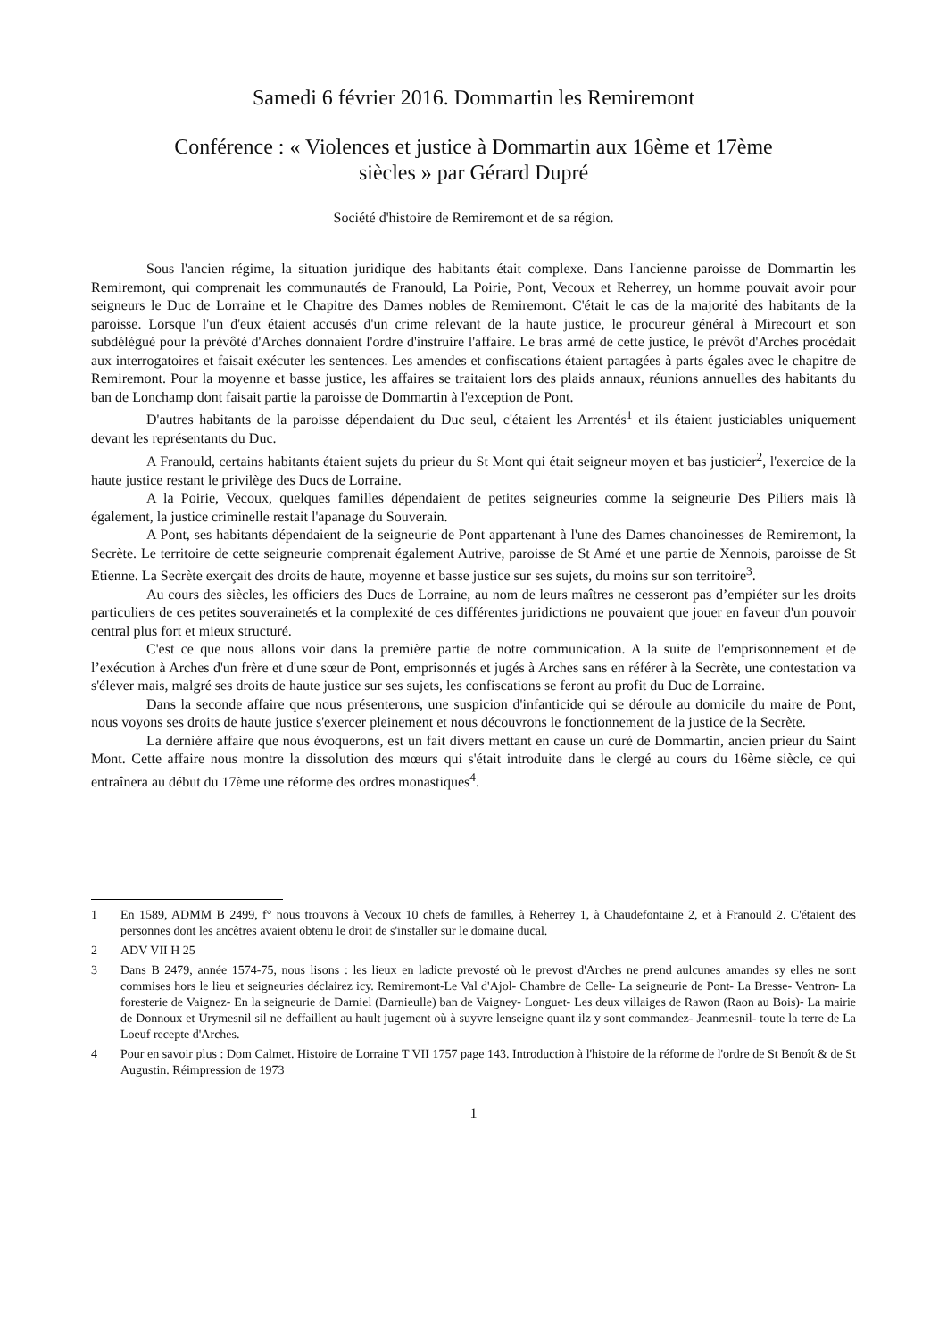Samedi 6 février 2016. Dommartin les Remiremont
Conférence : « Violences et justice à Dommartin aux 16ème et 17ème
siècles » par Gérard Dupré
Société d'histoire de Remiremont et de sa région.
Sous l'ancien régime, la situation juridique des habitants était complexe. Dans l'ancienne paroisse de Dommartin les Remiremont, qui comprenait les communautés de Franould, La Poirie, Pont, Vecoux et Reherrey, un homme pouvait avoir pour seigneurs le Duc de Lorraine et le Chapitre des Dames nobles de Remiremont. C'était le cas de la majorité des habitants de la paroisse. Lorsque l'un d'eux étaient accusés d'un crime relevant de la haute justice, le procureur général à Mirecourt et son subdélégué pour la prévôté d'Arches donnaient l'ordre d'instruire l'affaire. Le bras armé de cette justice, le prévôt d'Arches procédait aux interrogatoires et faisait exécuter les sentences. Les amendes et confiscations étaient partagées à parts égales avec le chapitre de Remiremont. Pour la moyenne et basse justice, les affaires se traitaient lors des plaids annaux, réunions annuelles des habitants du ban de Lonchamp dont faisait partie la paroisse de Dommartin à l'exception de Pont.
D'autres habitants de la paroisse dépendaient du Duc seul, c'étaient les Arrentés<sup>1</sup> et ils étaient justiciables uniquement devant les représentants du Duc.
A Franould, certains habitants étaient sujets du prieur du St Mont qui était seigneur moyen et bas justicier<sup>2</sup>, l'exercice de la haute justice restant le privilège des Ducs de Lorraine.
A la Poirie, Vecoux, quelques familles dépendaient de petites seigneuries comme la seigneurie Des Piliers mais là également, la justice criminelle restait l'apanage du Souverain.
A Pont, ses habitants dépendaient de la seigneurie de Pont appartenant à l'une des Dames chanoinesses de Remiremont, la Secrète. Le territoire de cette seigneurie comprenait également Autrive, paroisse de St Amé et une partie de Xennois, paroisse de St Etienne. La Secrète exerçait des droits de haute, moyenne et basse justice sur ses sujets, du moins sur son territoire<sup>3</sup>.
Au cours des siècles, les officiers des Ducs de Lorraine, au nom de leurs maîtres ne cesseront pas d’empiéter sur les droits particuliers de ces petites souverainetés et la complexité de ces différentes juridictions ne pouvaient que jouer en faveur d'un pouvoir central plus fort et mieux structuré.
C'est ce que nous allons voir dans la première partie de notre communication. A la suite de l'emprisonnement et de l’exécution à Arches d'un frère et d'une sœur de Pont, emprisonnés et jugés à Arches sans en référer à la Secrète, une contestation va s'élever mais, malgré ses droits de haute justice sur ses sujets, les confiscations se feront au profit du Duc de Lorraine.
Dans la seconde affaire que nous présenterons, une suspicion d'infanticide qui se déroule au domicile du maire de Pont, nous voyons ses droits de haute justice s'exercer pleinement et nous découvrons le fonctionnement de la justice de la Secrète.
La dernière affaire que nous évoquerons, est un fait divers mettant en cause un curé de Dommartin, ancien prieur du Saint Mont. Cette affaire nous montre la dissolution des mœurs qui s'était introduite dans le clergé au cours du 16ème siècle, ce qui entraînera au début du 17ème une réforme des ordres monastiques<sup>4</sup>.
1 En 1589, ADMM B 2499, f° nous trouvons à Vecoux 10 chefs de familles, à Reherrey 1, à Chaudefontaine 2, et à Franould 2. C'étaient des personnes dont les ancêtres avaient obtenu le droit de s'installer sur le domaine ducal.
2 ADV VII H 25
3 Dans B 2479, année 1574-75, nous lisons : les lieux en ladicte prevosté où le prevost d'Arches ne prend aulcunes amandes sy elles ne sont commises hors le lieu et seigneuries déclairez icy. Remiremont-Le Val d'Ajol- Chambre de Celle- La seigneurie de Pont- La Bresse- Ventron- La foresterie de Vaignez- En la seigneurie de Darniel (Darnieulle) ban de Vaigney- Longuet- Les deux villaiges de Rawon (Raon au Bois)- La mairie de Donnoux et Urymesnil sil ne deffaillent au hault jugement où à suyvre lenseigne quant ilz y sont commandez- Jeanmesnil- toute la terre de La Loeuf recepte d'Arches.
4 Pour en savoir plus : Dom Calmet. Histoire de Lorraine T VII 1757 page 143. Introduction à l'histoire de la réforme de l'ordre de St Benoît & de St Augustin. Réimpression de 1973
1